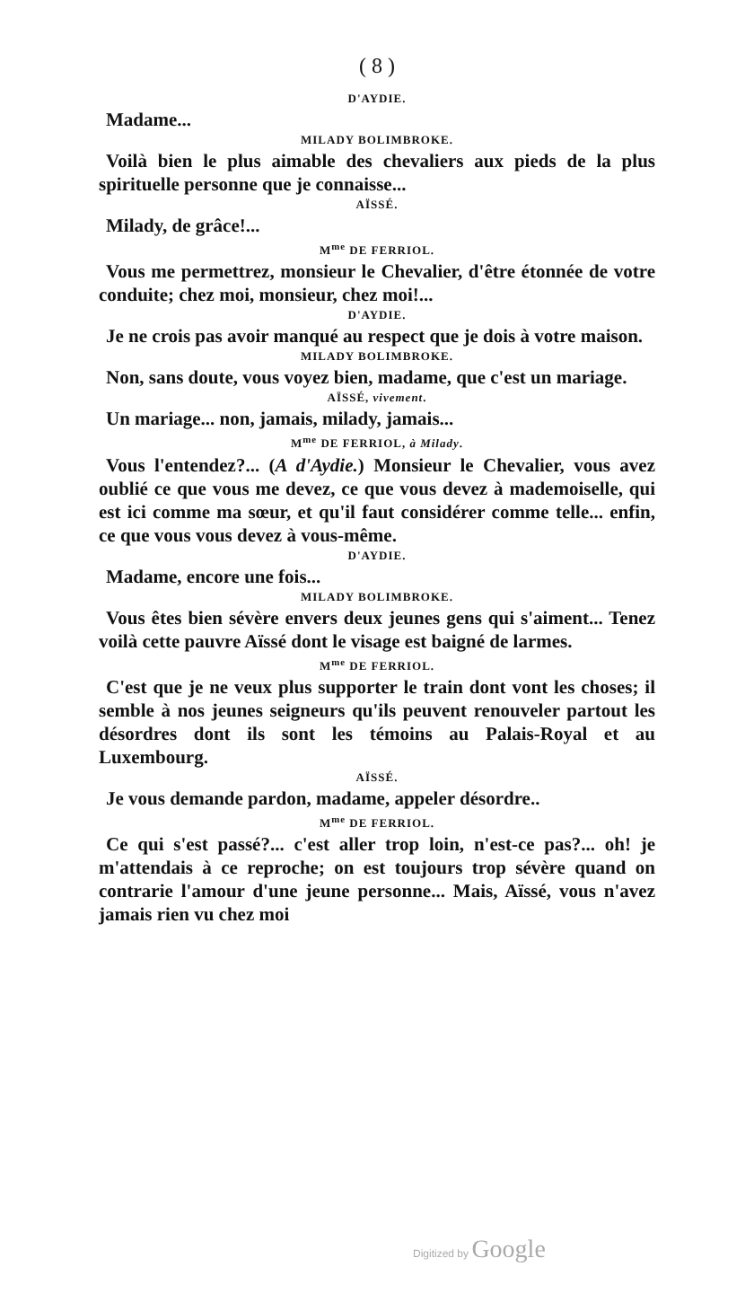( 8 )
D'AYDIE.
Madame...
MILADY BOLIMBROKE.
Voilà bien le plus aimable des chevaliers aux pieds de la plus spirituelle personne que je connaisse...
AÏSSÉ.
Milady, de grâce!...
M<sup>me</sup> DE FERRIOL.
Vous me permettrez, monsieur le Chevalier, d'être étonnée de votre conduite; chez moi, monsieur, chez moi!...
D'AYDIE.
Je ne crois pas avoir manqué au respect que je dois à votre maison.
MILADY BOLIMBROKE.
Non, sans doute, vous voyez bien, madame, que c'est un mariage.
AÏSSÉ, vivement.
Un mariage... non, jamais, milady, jamais...
M<sup>me</sup> DE FERRIOL, à Milady.
Vous l'entendez?... (A d'Aydie.) Monsieur le Chevalier, vous avez oublié ce que vous me devez, ce que vous devez à mademoiselle, qui est ici comme ma sœur, et qu'il faut considérer comme telle... enfin, ce que vous vous devez à vous-même.
D'AYDIE.
Madame, encore une fois...
MILADY BOLIMBROKE.
Vous êtes bien sévère envers deux jeunes gens qui s'aiment... Tenez voilà cette pauvre Aïssé dont le visage est baigné de larmes.
M<sup>me</sup> DE FERRIOL.
C'est que je ne veux plus supporter le train dont vont les choses; il semble à nos jeunes seigneurs qu'ils peuvent renouveler partout les désordres dont ils sont les témoins au Palais-Royal et au Luxembourg.
AÏSSÉ.
Je vous demande pardon, madame, appeler désordre..
M<sup>me</sup> DE FERRIOL.
Ce qui s'est passé?... c'est aller trop loin, n'est-ce pas?... oh! je m'attendais à ce reproche; on est toujours trop sévère quand on contrarie l'amour d'une jeune personne... Mais, Aïssé, vous n'avez jamais rien vu chez moi
Digitized by Google